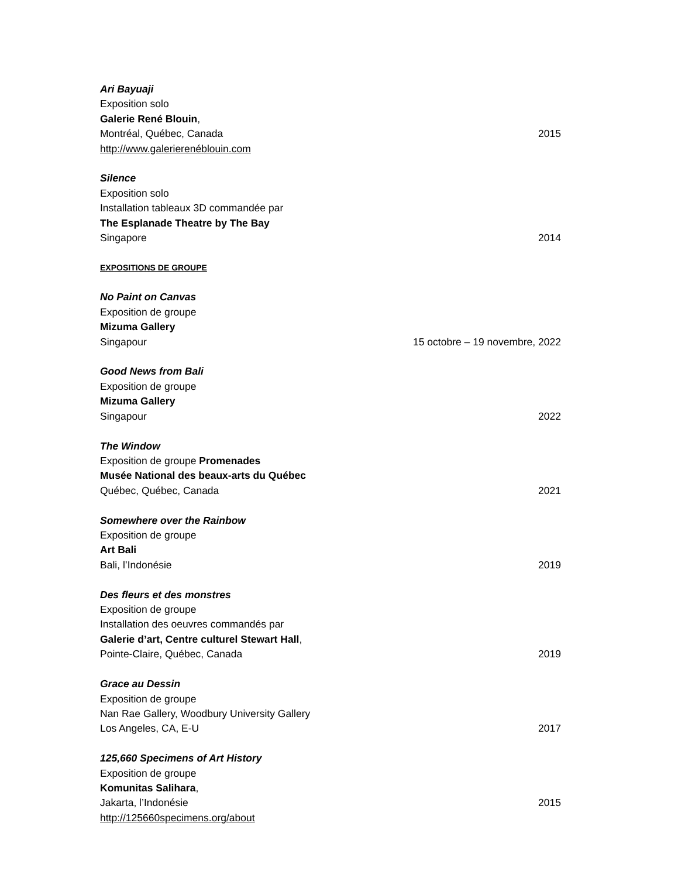Ari Bayuaji
Exposition solo
Galerie René Blouin,
Montréal, Québec, Canada 2015
http://www.galerierenéblouin.com
Silence
Exposition solo
Installation tableaux 3D commandée par
The Esplanade Theatre by The Bay
Singapore 2014
EXPOSITIONS DE GROUPE
No Paint on Canvas
Exposition de groupe
Mizuma Gallery
Singapour 15 octobre – 19 novembre, 2022
Good News from Bali
Exposition de groupe
Mizuma Gallery
Singapour 2022
The Window
Exposition de groupe Promenades
Musée National des beaux-arts du Québec
Québec, Québec, Canada 2021
Somewhere over the Rainbow
Exposition de groupe
Art Bali
Bali, l’Indonésie 2019
Des fleurs et des monstres
Exposition de groupe
Installation des oeuvres commandés par
Galerie d’art, Centre culturel Stewart Hall,
Pointe-Claire, Québec, Canada 2019
Grace au Dessin
Exposition de groupe
Nan Rae Gallery, Woodbury University Gallery
Los Angeles, CA, E-U 2017
125,660 Specimens of Art History
Exposition de groupe
Komunitas Salihara,
Jakarta, l’Indonésie 2015
http://125660specimens.org/about